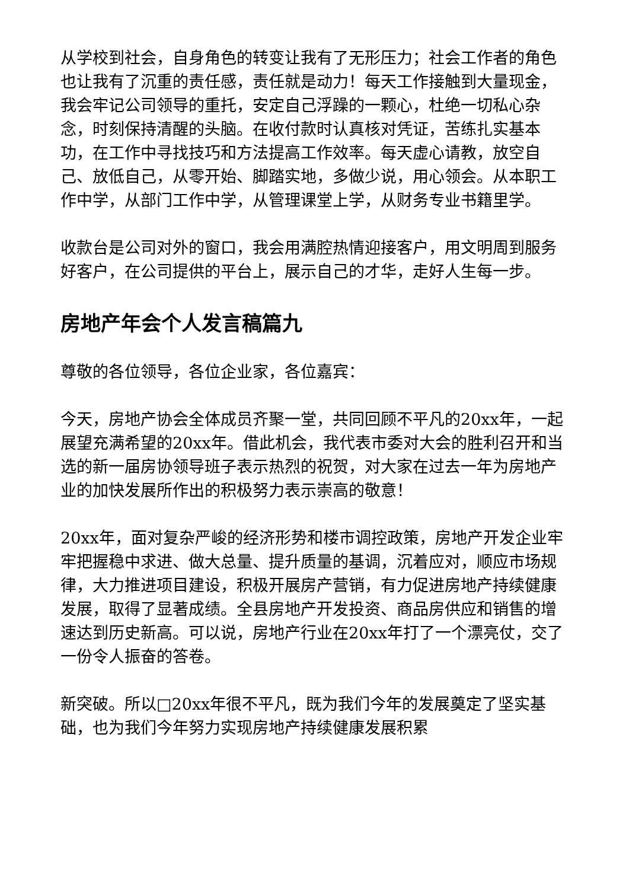从学校到社会，自身角色的转变让我有了无形压力；社会工作者的角色也让我有了沉重的责任感，责任就是动力！每天工作接触到大量现金，我会牢记公司领导的重托，安定自己浮躁的一颗心，杜绝一切私心杂念，时刻保持清醒的头脑。在收付款时认真核对凭证，苦练扎实基本功，在工作中寻找技巧和方法提高工作效率。每天虚心请教，放空自己、放低自己，从零开始、脚踏实地，多做少说，用心领会。从本职工作中学，从部门工作中学，从管理课堂上学，从财务专业书籍里学。
收款台是公司对外的窗口，我会用满腔热情迎接客户，用文明周到服务好客户，在公司提供的平台上，展示自己的才华，走好人生每一步。
房地产年会个人发言稿篇九
尊敬的各位领导，各位企业家，各位嘉宾：
今天，房地产协会全体成员齐聚一堂，共同回顾不平凡的20xx年，一起展望充满希望的20xx年。借此机会，我代表市委对大会的胜利召开和当选的新一届房协领导班子表示热烈的祝贺，对大家在过去一年为房地产业的加快发展所作出的积极努力表示崇高的敬意！
20xx年，面对复杂严峻的经济形势和楼市调控政策，房地产开发企业牢牢把握稳中求进、做大总量、提升质量的基调，沉着应对，顺应市场规律，大力推进项目建设，积极开展房产营销，有力促进房地产持续健康发展，取得了显著成绩。全县房地产开发投资、商品房供应和销售的增速达到历史新高。可以说，房地产行业在20xx年打了一个漂亮仗，交了一份令人振奋的答卷。
新突破。所以□20xx年很不平凡，既为我们今年的发展奠定了坚实基础，也为我们今年努力实现房地产持续健康发展积累